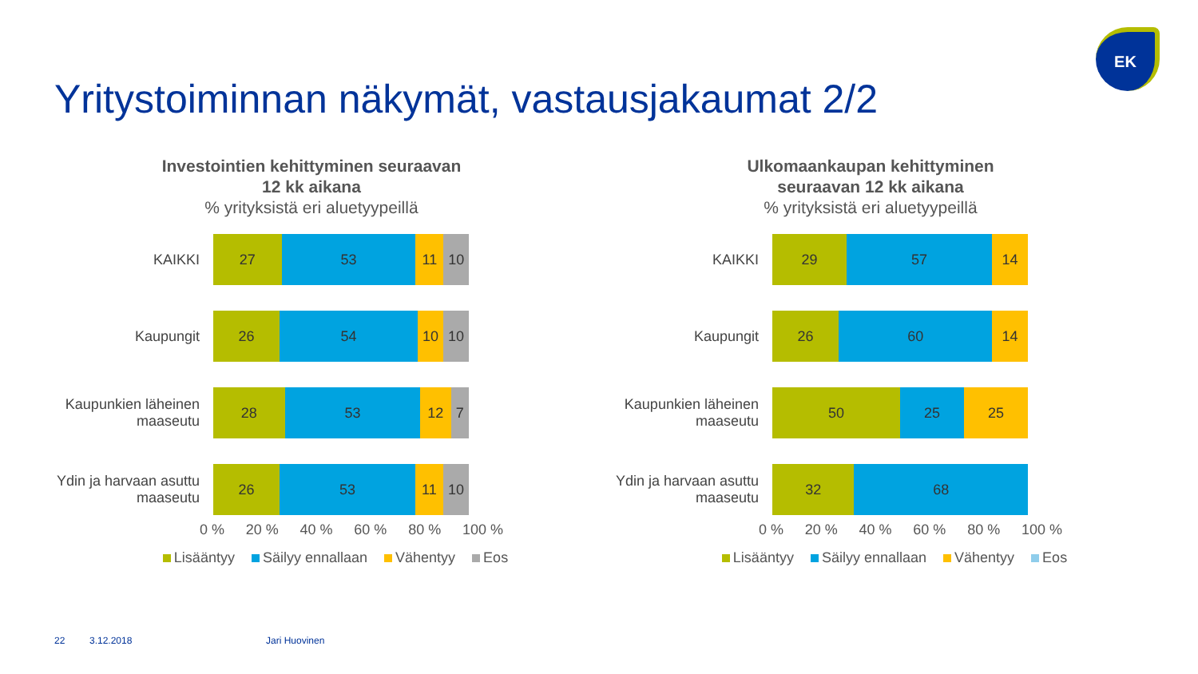Yritystoiminnan näkymät, vastausjakaumat 2/2
EK
Investointien kehittyminen seuraavan 12 kk aikana% yrityksistä eri aluetyypeillä
KAIKKI
27 53 11 10
Kaupungit
26 54 10 10
Kaupunkien läheinen maaseutu
28 53 12 7
Ydin ja harvaan asuttu maaseutu
26 53 11 10
0 % 20 % 40 % 60 % 80 % 100 %
Lisääntyy Säilyy ennallaan Vähentyy Eos
Ulkomaankaupan kehittyminen seuraavan 12 kk aikana% yrityksistä eri aluetyypeillä
KAIKKI
29 57 14
Kaupungit
26 60 14
Kaupunkien läheinen maaseutu
50 25 25
Ydin ja harvaan asuttu maaseutu
32 68
0 % 20 % 40 % 60 % 80 % 100 %
Lisääntyy Säilyy ennallaan Vähentyy Eos
22 3.12.2018 Jari Huovinen